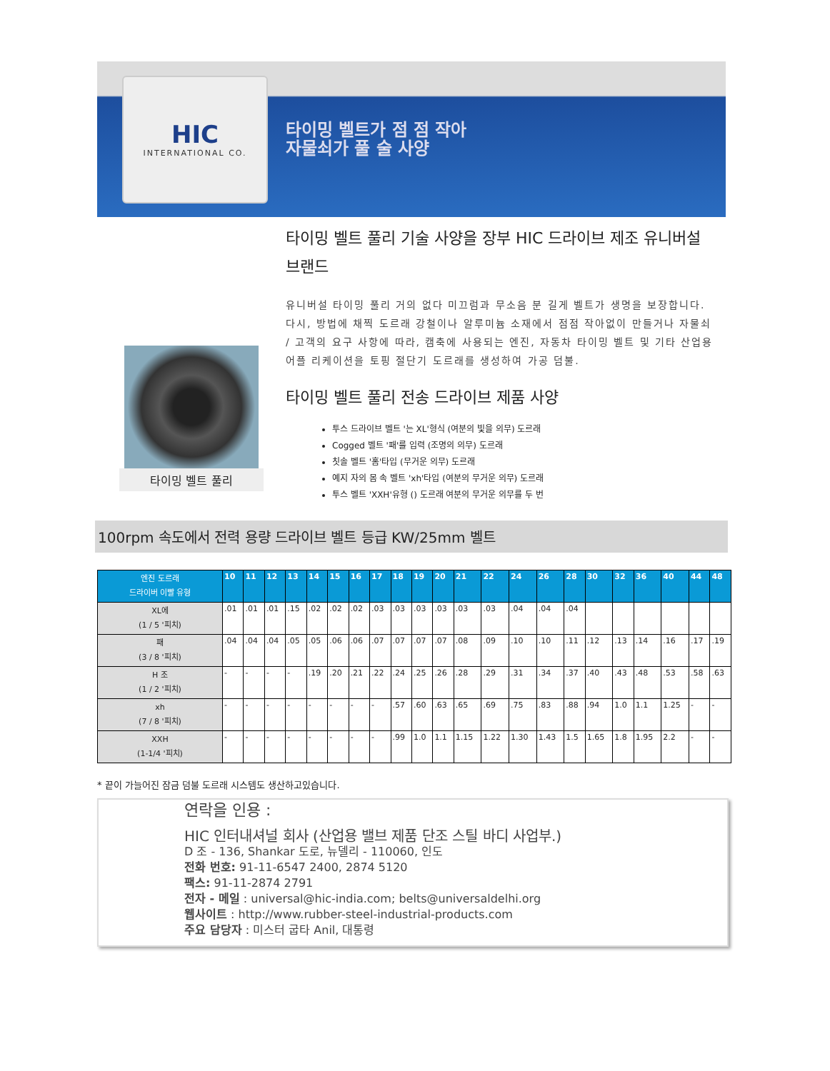HIC
INTERNATIONAL CO.
타이밍 벨트가 점 점 작아 자물쇠가 풀 술 사양
타이밍 벨트 풀리
타이밍 벨트 풀리 기술 사양을 장부 HIC 드라이브 제조 유니버설 브랜드
유니버설 타이밍 풀리 거의 없다 미끄럼과 무소음 분 길게 벨트가 생명을 보장합니다. 다시, 방법에 채찍 도르래 강철이나 알루미늄 소재에서 점점 작아없이 만들거나 자물쇠 / 고객의 요구 사항에 따라, 캠축에 사용되는 엔진, 자동차 타이밍 벨트 및 기타 산업용 어플 리케이션을 토핑 절단기 도르래를 생성하여 가공 덤불.
타이밍 벨트 풀리 전송 드라이브 제품 사양
투스 드라이브 벨트 '는 XL'형식 (여분의 빛을 의무) 도르래
Cogged 벨트 '패'를 입력 (조명의 의무) 도르래
칫솔 벨트 '홈'타입 (무거운 의무) 도르래
예지 자의 몸 속 벨트 'xh'타입 (여분의 무거운 의무) 도르래
투스 벨트 'XXH'유형 () 도르래 여분의 무거운 의무를 두 번
100rpm 속도에서 전력 용량 드라이브 벨트 등급 KW/25mm 벨트
| 엔진 도르래 드라이버 이빨 유형 | 10 | 11 | 12 | 13 | 14 | 15 | 16 | 17 | 18 | 19 | 20 | 21 | 22 | 24 | 26 | 28 | 30 | 32 | 36 | 40 | 44 | 48 |
| --- | --- | --- | --- | --- | --- | --- | --- | --- | --- | --- | --- | --- | --- | --- | --- | --- | --- | --- | --- | --- | --- | --- |
| XL에 (1 / 5 '피치) | .01 | .01 | .01 | .15 | .02 | .02 | .02 | .03 | .03 | .03 | .03 | .03 | .03 | .04 | .04 | .04 | | | | | | |
| 패 (3 / 8 '피치) | .04 | .04 | .04 | .05 | .05 | .06 | .06 | .07 | .07 | .07 | .07 | .08 | .09 | .10 | .10 | .11 | .12 | .13 | .14 | .16 | .17 | .19 |
| H 조 (1 / 2 '피치) | - | - | - | - | .19 | .20 | .21 | .22 | .24 | .25 | .26 | .28 | .29 | .31 | .34 | .37 | .40 | .43 | .48 | .53 | .58 | .63 |
| xh (7 / 8 '피치) | - | - | - | - | - | - | - | - | .57 | .60 | .63 | .65 | .69 | .75 | .83 | .88 | .94 | 1.0 | 1.1 | 1.25 | - | - |
| XXH (1-1/4 '피치) | - | - | - | - | - | - | - | - | .99 | 1.0 | 1.1 | 1.15 | 1.22 | 1.30 | 1.43 | 1.5 | 1.65 | 1.8 | 1.95 | 2.2 | - | - |
* 끝이 가늘어진 잠금 덤불 도르래 시스템도 생산하고있습니다.
연락을 인용 :
HIC 인터내셔널 회사 (산업용 밸브 제품 단조 스틸 바디 사업부.)
D 조 - 136, Shankar 도로, 뉴델리 - 110060, 인도
전화 번호: 91-11-6547 2400, 2874 5120
팩스: 91-11-2874 2791
전자 - 메일 : universal@hic-india.com; belts@universaldelhi.org
웹사이트 : http://www.rubber-steel-industrial-products.com
주요 담당자 : 미스터 굽타 Anil, 대통령